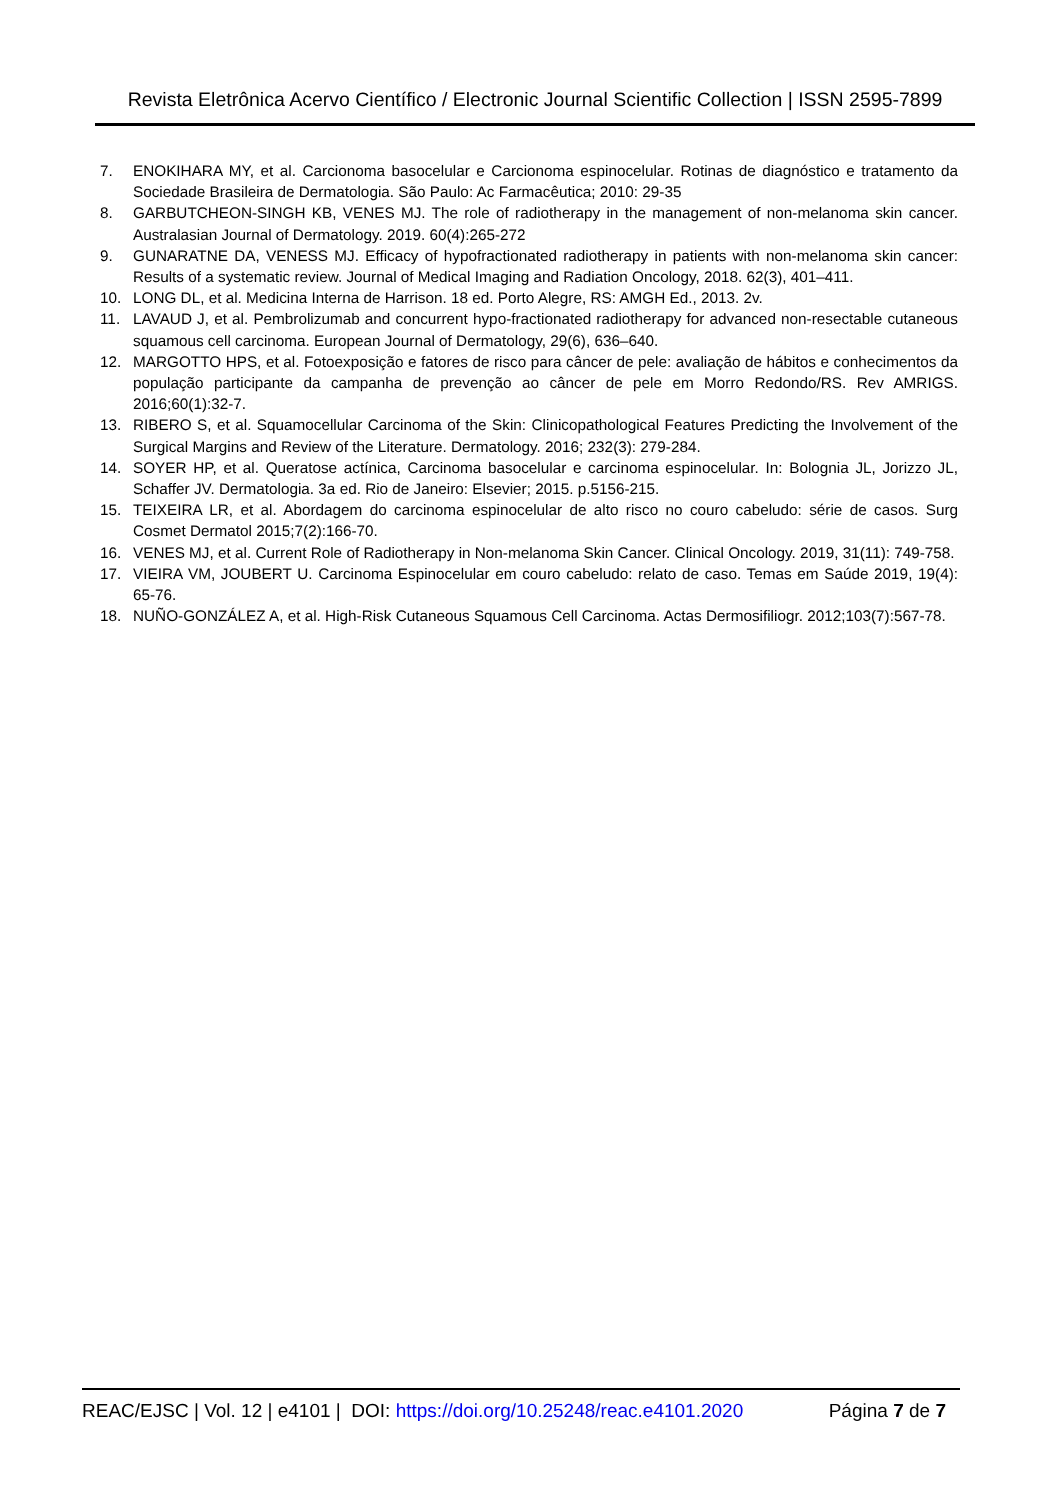Revista Eletrônica Acervo Científico / Electronic Journal Scientific Collection | ISSN 2595-7899
7. ENOKIHARA MY, et al. Carcionoma basocelular e Carcionoma espinocelular. Rotinas de diagnóstico e tratamento da Sociedade Brasileira de Dermatologia. São Paulo: Ac Farmacêutica; 2010: 29-35
8. GARBUTCHEON-SINGH KB, VENES MJ. The role of radiotherapy in the management of non-melanoma skin cancer. Australasian Journal of Dermatology. 2019. 60(4):265-272
9. GUNARATNE DA, VENESS MJ. Efficacy of hypofractionated radiotherapy in patients with non-melanoma skin cancer: Results of a systematic review. Journal of Medical Imaging and Radiation Oncology, 2018. 62(3), 401–411.
10. LONG DL, et al. Medicina Interna de Harrison. 18 ed. Porto Alegre, RS: AMGH Ed., 2013. 2v.
11. LAVAUD J, et al. Pembrolizumab and concurrent hypo-fractionated radiotherapy for advanced non-resectable cutaneous squamous cell carcinoma. European Journal of Dermatology, 29(6), 636–640.
12. MARGOTTO HPS, et al. Fotoexposição e fatores de risco para câncer de pele: avaliação de hábitos e conhecimentos da população participante da campanha de prevenção ao câncer de pele em Morro Redondo/RS. Rev AMRIGS. 2016;60(1):32-7.
13. RIBERO S, et al. Squamocellular Carcinoma of the Skin: Clinicopathological Features Predicting the Involvement of the Surgical Margins and Review of the Literature. Dermatology. 2016; 232(3): 279-284.
14. SOYER HP, et al. Queratose actínica, Carcinoma basocelular e carcinoma espinocelular. In: Bolognia JL, Jorizzo JL, Schaffer JV. Dermatologia. 3a ed. Rio de Janeiro: Elsevier; 2015. p.5156-215.
15. TEIXEIRA LR, et al. Abordagem do carcinoma espinocelular de alto risco no couro cabeludo: série de casos. Surg Cosmet Dermatol 2015;7(2):166-70.
16. VENES MJ, et al. Current Role of Radiotherapy in Non-melanoma Skin Cancer. Clinical Oncology. 2019, 31(11): 749-758.
17. VIEIRA VM, JOUBERT U. Carcinoma Espinocelular em couro cabeludo: relato de caso. Temas em Saúde 2019, 19(4): 65-76.
18. NUÑO-GONZÁLEZ A, et al. High-Risk Cutaneous Squamous Cell Carcinoma. Actas Dermosifiliogr. 2012;103(7):567-78.
REAC/EJSC | Vol. 12 | e4101 | DOI: https://doi.org/10.25248/reac.e4101.2020 Página 7 de 7